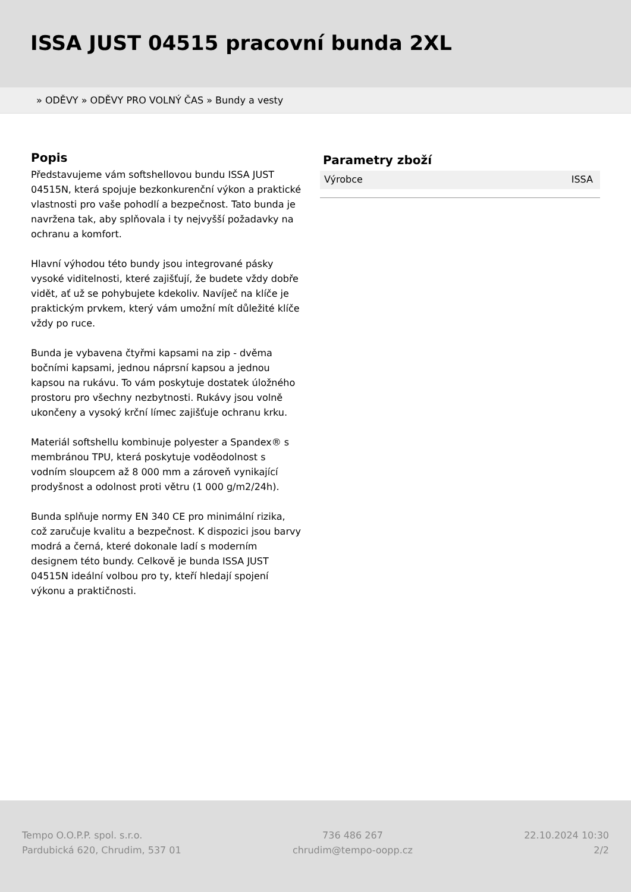ISSA JUST 04515 pracovní bunda 2XL
» ODĚVY » ODĚVY PRO VOLNÝ ČAS » Bundy a vesty
Popis
Představujeme vám softshellovou bundu ISSA JUST 04515N, která spojuje bezkonkurenční výkon a praktické vlastnosti pro vaše pohodlí a bezpečnost. Tato bunda je navržena tak, aby splňovala i ty nejvyšší požadavky na ochranu a komfort.
Hlavní výhodou této bundy jsou integrované pásky vysoké viditelnosti, které zajišťují, že budete vždy dobře vidět, ať už se pohybujete kdekoliv. Navíječ na klíče je praktickým prvkem, který vám umožní mít důležité klíče vždy po ruce.
Bunda je vybavena čtyřmi kapsami na zip - dvěma bočními kapsami, jednou náprsní kapsou a jednou kapsou na rukávu. To vám poskytuje dostatek úložného prostoru pro všechny nezbytnosti. Rukávy jsou volně ukončeny a vysoký krční límec zajišťuje ochranu krku.
Materiál softshellu kombinuje polyester a Spandex® s membránou TPU, která poskytuje voděodolnost s vodním sloupcem až 8 000 mm a zároveň vynikající prodyšnost a odolnost proti větru (1 000 g/m2/24h).
Bunda splňuje normy EN 340 CE pro minimální rizika, což zaručuje kvalitu a bezpečnost. K dispozici jsou barvy modrá a černá, které dokonale ladí s moderním designem této bundy. Celkově je bunda ISSA JUST 04515N ideální volbou pro ty, kteří hledají spojení výkonu a praktičnosti.
Parametry zboží
| Výrobce | ISSA |
Tempo O.O.P.P. spol. s.r.o.
Pardubická 620, Chrudim, 537 01
736 486 267
chrudim@tempo-oopp.cz
22.10.2024 10:30
2/2